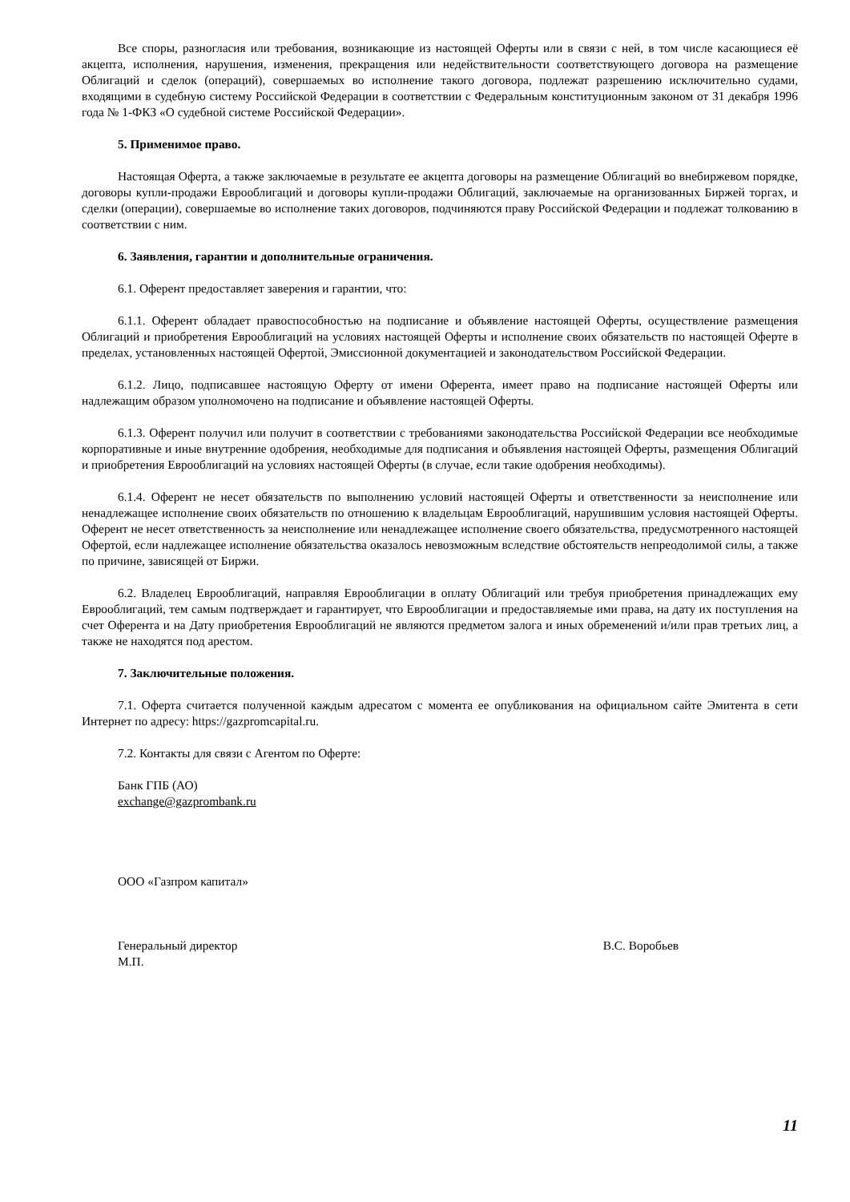Все споры, разногласия или требования, возникающие из настоящей Оферты или в связи с ней, в том числе касающиеся её акцепта, исполнения, нарушения, изменения, прекращения или недействительности соответствующего договора на размещение Облигаций и сделок (операций), совершаемых во исполнение такого договора, подлежат разрешению исключительно судами, входящими в судебную систему Российской Федерации в соответствии с Федеральным конституционным законом от 31 декабря 1996 года № 1-ФКЗ «О судебной системе Российской Федерации».
5. Применимое право.
Настоящая Оферта, а также заключаемые в результате ее акцепта договоры на размещение Облигаций во внебиржевом порядке, договоры купли-продажи Еврооблигаций и договоры купли-продажи Облигаций, заключаемые на организованных Биржей торгах, и сделки (операции), совершаемые во исполнение таких договоров, подчиняются праву Российской Федерации и подлежат толкованию в соответствии с ним.
6. Заявления, гарантии и дополнительные ограничения.
6.1. Оферент предоставляет заверения и гарантии, что:
6.1.1. Оферент обладает правоспособностью на подписание и объявление настоящей Оферты, осуществление размещения Облигаций и приобретения Еврооблигаций на условиях настоящей Оферты и исполнение своих обязательств по настоящей Оферте в пределах, установленных настоящей Офертой, Эмиссионной документацией и законодательством Российской Федерации.
6.1.2. Лицо, подписавшее настоящую Оферту от имени Оферента, имеет право на подписание настоящей Оферты или надлежащим образом уполномочено на подписание и объявление настоящей Оферты.
6.1.3. Оферент получил или получит в соответствии с требованиями законодательства Российской Федерации все необходимые корпоративные и иные внутренние одобрения, необходимые для подписания и объявления настоящей Оферты, размещения Облигаций и приобретения Еврооблигаций на условиях настоящей Оферты (в случае, если такие одобрения необходимы).
6.1.4. Оферент не несет обязательств по выполнению условий настоящей Оферты и ответственности за неисполнение или ненадлежащее исполнение своих обязательств по отношению к владельцам Еврооблигаций, нарушившим условия настоящей Оферты. Оферент не несет ответственность за неисполнение или ненадлежащее исполнение своего обязательства, предусмотренного настоящей Офертой, если надлежащее исполнение обязательства оказалось невозможным вследствие обстоятельств непреодолимой силы, а также по причине, зависящей от Биржи.
6.2. Владелец Еврооблигаций, направляя Еврооблигации в оплату Облигаций или требуя приобретения принадлежащих ему Еврооблигаций, тем самым подтверждает и гарантирует, что Еврооблигации и предоставляемые ими права, на дату их поступления на счет Оферента и на Дату приобретения Еврооблигаций не являются предметом залога и иных обременений и/или прав третьих лиц, а также не находятся под арестом.
7. Заключительные положения.
7.1. Оферта считается полученной каждым адресатом с момента ее опубликования на официальном сайте Эмитента в сети Интернет по адресу: https://gazpromcapital.ru.
7.2. Контакты для связи с Агентом по Оферте:
Банк ГПБ (АО)
exchange@gazprombank.ru
ООО «Газпром капитал»
Генеральный директор В.С. Воробьев
М.П.
11